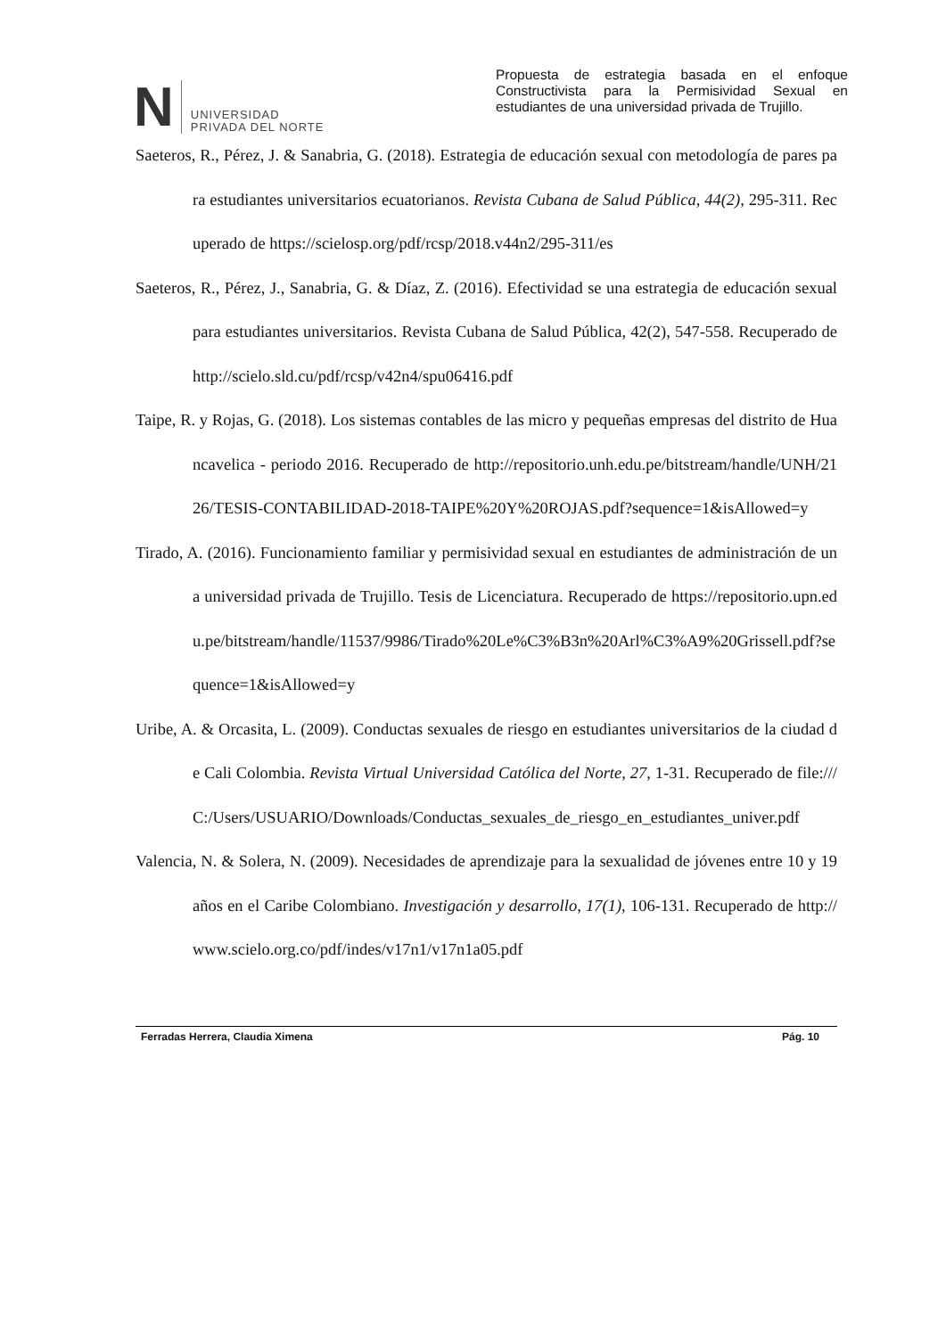N
UNIVERSIDAD
PRIVADA DEL NORTE
Propuesta de estrategia basada en el enfoque Constructivista para la Permisividad Sexual en estudiantes de una universidad privada de Trujillo.
Saeteros, R., Pérez, J. & Sanabria, G. (2018). Estrategia de educación sexual con metodología de pares para estudiantes universitarios ecuatorianos. Revista Cubana de Salud Pública, 44(2), 295-311. Recuperado de https://scielosp.org/pdf/rcsp/2018.v44n2/295-311/es
Saeteros, R., Pérez, J., Sanabria, G. & Díaz, Z. (2016). Efectividad se una estrategia de educación sexual para estudiantes universitarios. Revista Cubana de Salud Pública, 42(2), 547-558. Recuperado de http://scielo.sld.cu/pdf/rcsp/v42n4/spu06416.pdf
Taipe, R. y Rojas, G. (2018). Los sistemas contables de las micro y pequeñas empresas del distrito de Huancavelica - periodo 2016. Recuperado de http://repositorio.unh.edu.pe/bitstream/handle/UNH/2126/TESIS-CONTABILIDAD-2018-TAIPE%20Y%20ROJAS.pdf?sequence=1&isAllowed=y
Tirado, A. (2016). Funcionamiento familiar y permisividad sexual en estudiantes de administración de una universidad privada de Trujillo. Tesis de Licenciatura. Recuperado de https://repositorio.upn.edu.pe/bitstream/handle/11537/9986/Tirado%20Le%C3%B3n%20Arl%C3%A9%20Grissell.pdf?sequence=1&isAllowed=y
Uribe, A. & Orcasita, L. (2009). Conductas sexuales de riesgo en estudiantes universitarios de la ciudad de Cali Colombia. Revista Virtual Universidad Católica del Norte, 27, 1-31. Recuperado de file:///C:/Users/USUARIO/Downloads/Conductas_sexuales_de_riesgo_en_estudiantes_univer.pdf
Valencia, N. & Solera, N. (2009). Necesidades de aprendizaje para la sexualidad de jóvenes entre 10 y 19 años en el Caribe Colombiano. Investigación y desarrollo, 17(1), 106-131. Recuperado de http://www.scielo.org.co/pdf/indes/v17n1/v17n1a05.pdf
Ferradas Herrera, Claudia Ximena Pág. 10